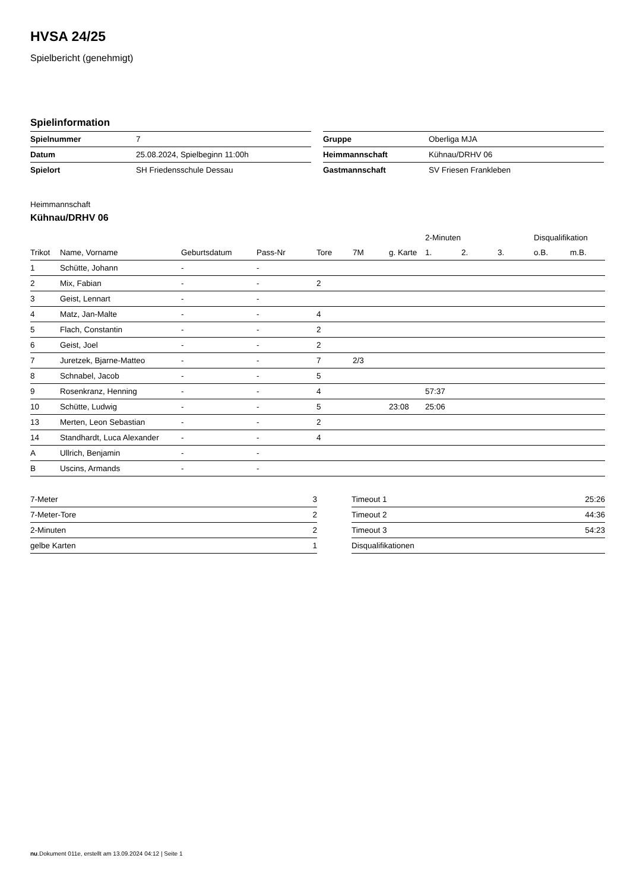HVSA 24/25
Spielbericht (genehmigt)
Spielinformation
| Spielnummer | 7 |
| Datum | 25.08.2024, Spielbeginn 11:00h |
| Spielort | SH Friedensschule Dessau |
| Gruppe | Oberliga MJA |
| Heimmannschaft | Kühnau/DRHV 06 |
| Gastmannschaft | SV Friesen Frankleben |
Heimmannschaft
Kühnau/DRHV 06
| | | | | | | | 2-Minuten | | | Disqualifikation | |
| --- | --- | --- | --- | --- | --- | --- | --- | --- | --- | --- | --- |
| Trikot | Name, Vorname | Geburtsdatum | Pass-Nr | Tore | 7M | g. Karte | 1. | 2. | 3. | o.B. | m.B. |
| 1 | Schütte, Johann | - | - | | | | | | | | |
| 2 | Mix, Fabian | - | - | 2 | | | | | | | |
| 3 | Geist, Lennart | - | - | | | | | | | | |
| 4 | Matz, Jan-Malte | - | - | 4 | | | | | | | |
| 5 | Flach, Constantin | - | - | 2 | | | | | | | |
| 6 | Geist, Joel | - | - | 2 | | | | | | | |
| 7 | Juretzek, Bjarne-Matteo | - | - | 7 | 2/3 | | | | | | |
| 8 | Schnabel, Jacob | - | - | 5 | | | | | | | |
| 9 | Rosenkranz, Henning | - | - | 4 | | | 57:37 | | | | |
| 10 | Schütte, Ludwig | - | - | 5 | | 23:08 | 25:06 | | | | |
| 13 | Merten, Leon Sebastian | - | - | 2 | | | | | | | |
| 14 | Standhardt, Luca Alexander | - | - | 4 | | | | | | | |
| A | Ullrich, Benjamin | - | - | | | | | | | | |
| B | Uscins, Armands | - | - | | | | | | | | |
| 7-Meter | 3 |
| 7-Meter-Tore | 2 |
| 2-Minuten | 2 |
| gelbe Karten | 1 |
| Timeout 1 | 25:26 |
| Timeout 2 | 44:36 |
| Timeout 3 | 54:23 |
| Disqualifikationen | |
nu.Dokument 011e, erstellt am 13.09.2024 04:12 | Seite 1